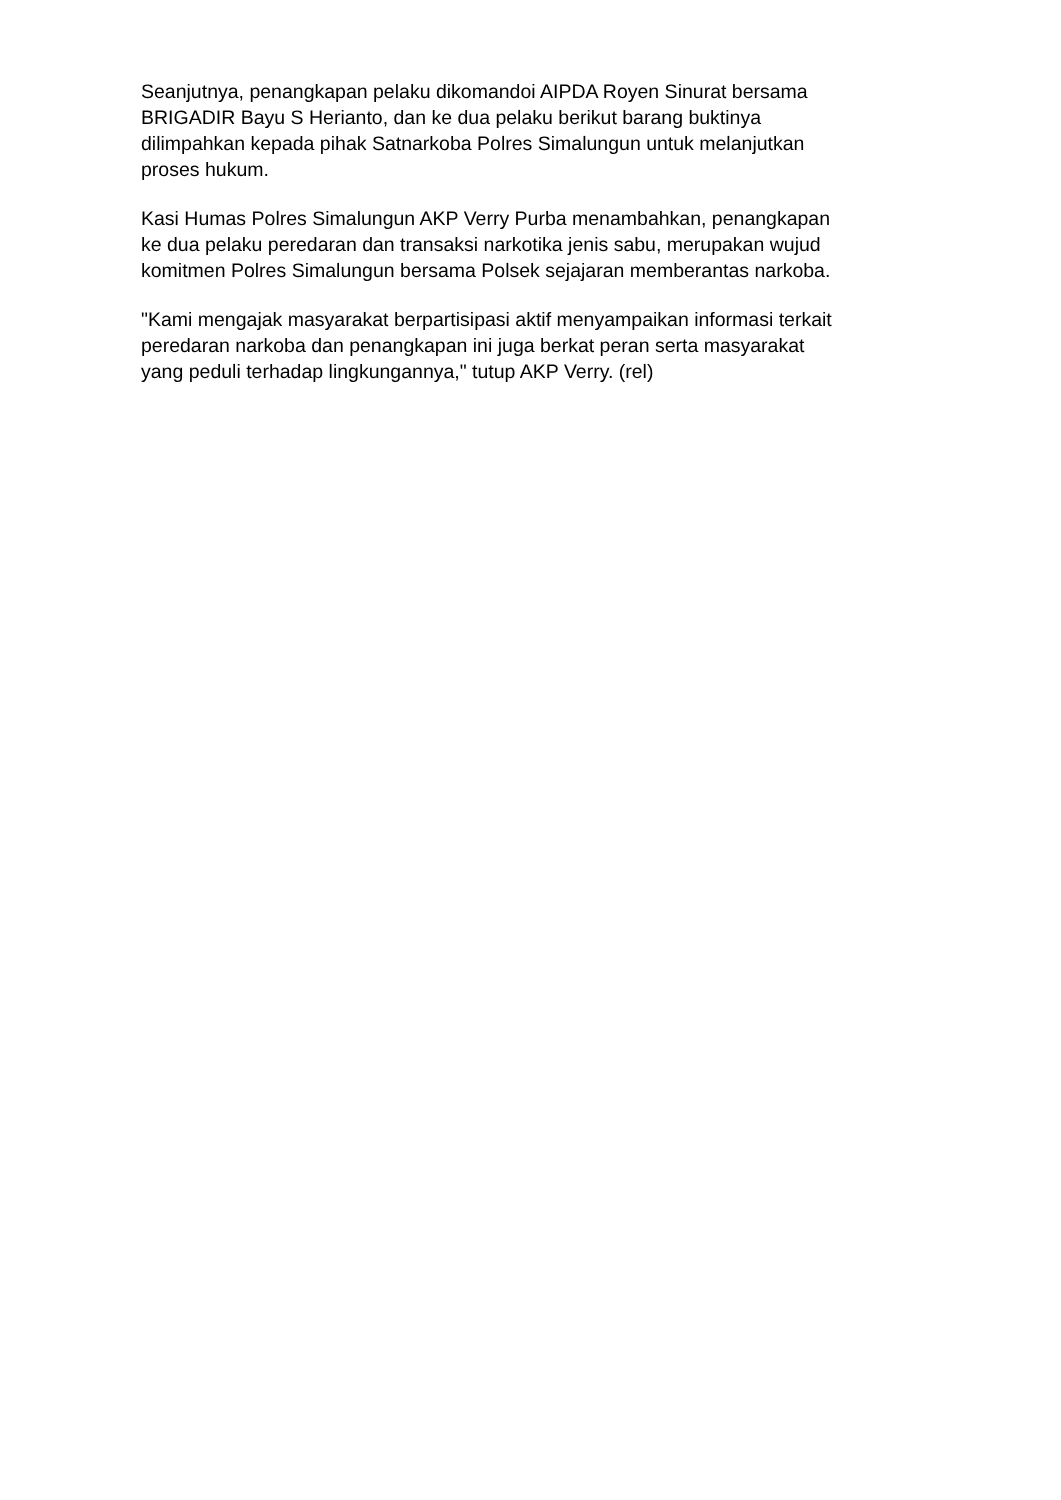Seanjutnya, penangkapan pelaku dikomandoi AIPDA Royen Sinurat bersama
BRIGADIR Bayu S Herianto, dan ke dua pelaku berikut barang buktinya
dilimpahkan kepada pihak Satnarkoba Polres Simalungun untuk melanjutkan
proses hukum.
Kasi Humas Polres Simalungun AKP Verry Purba menambahkan, penangkapan
ke dua pelaku peredaran dan transaksi narkotika jenis sabu, merupakan wujud
komitmen Polres Simalungun bersama Polsek sejajaran memberantas narkoba.
"Kami mengajak masyarakat berpartisipasi aktif menyampaikan informasi terkait
peredaran narkoba dan penangkapan ini juga berkat peran serta masyarakat
yang peduli terhadap lingkungannya," tutup AKP Verry. (rel)